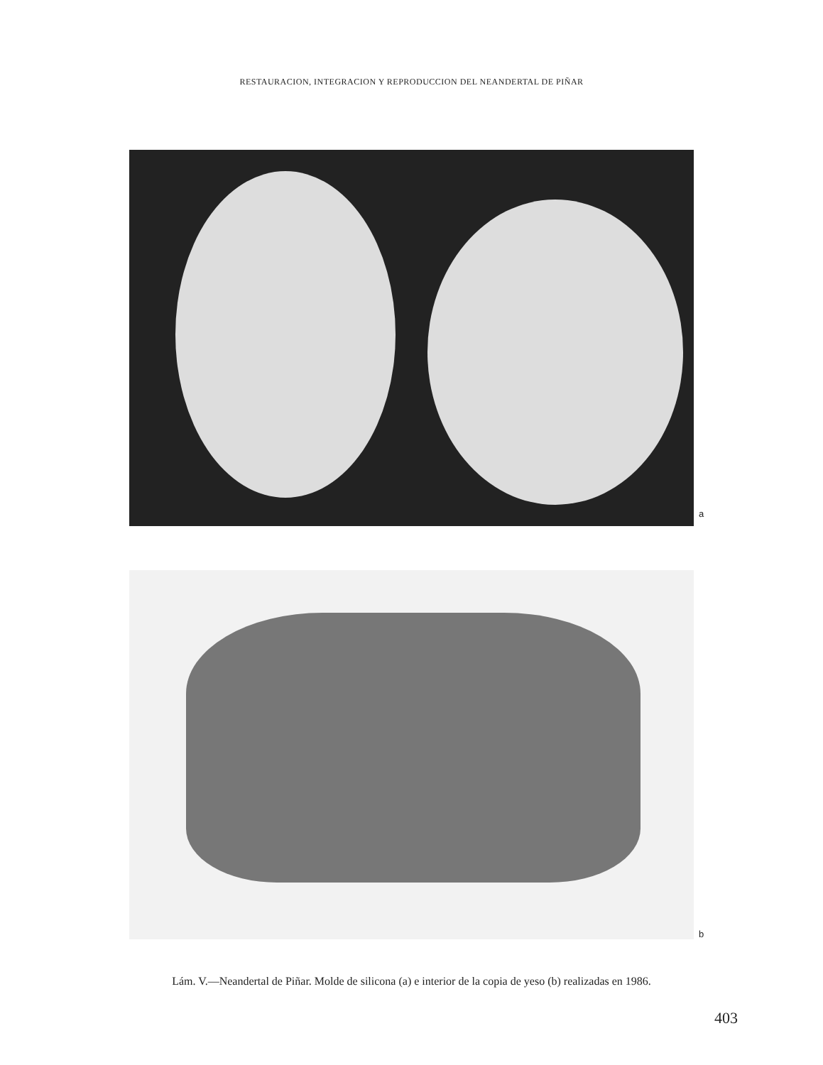RESTAURACION, INTEGRACION Y REPRODUCCION DEL NEANDERTAL DE PIÑAR
a
b
Lám. V.—Neandertal de Piñar. Molde de silicona (a) e interior de la copia de yeso (b) realizadas en 1986.
403